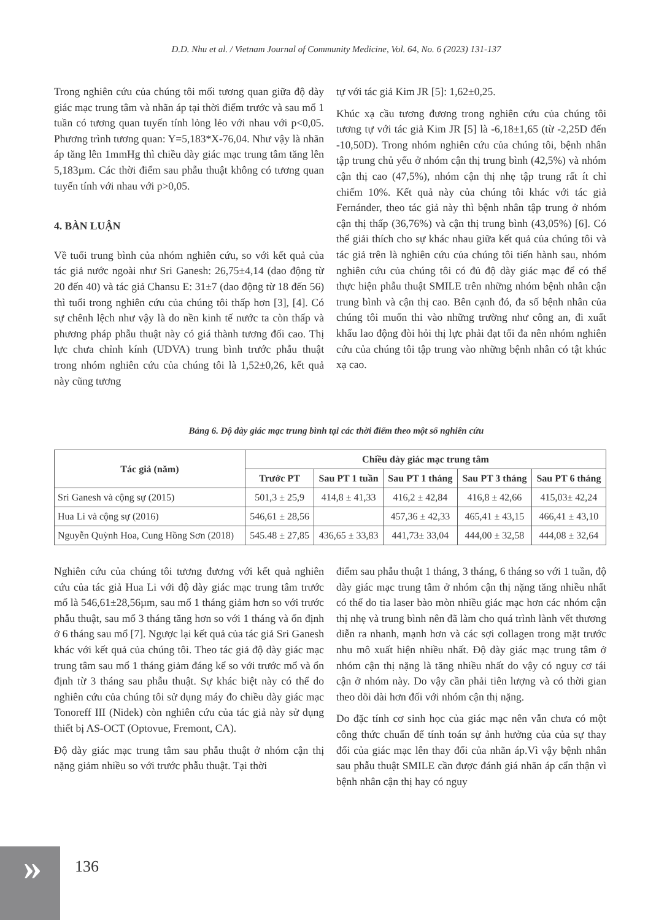D.D. Nhu et al. / Vietnam Journal of Community Medicine, Vol. 64, No. 6 (2023) 131-137
Trong nghiên cứu của chúng tôi mối tương quan giữa độ dày giác mạc trung tâm và nhãn áp tại thời điểm trước và sau mổ 1 tuần có tương quan tuyến tính lỏng lẻo với nhau với p<0,05. Phương trình tương quan: Y=5,183*X-76,04. Như vậy là nhãn áp tăng lên 1mmHg thì chiều dày giác mạc trung tâm tăng lên 5,183µm. Các thời điểm sau phẫu thuật không có tương quan tuyến tính với nhau với p>0,05.
4. BÀN LUẬN
Về tuổi trung bình của nhóm nghiên cứu, so với kết quả của tác giả nước ngoài như Sri Ganesh: 26,75±4,14 (dao động từ 20 đến 40) và tác giả Chansu E: 31±7 (dao động từ 18 đến 56) thì tuổi trong nghiên cứu của chúng tôi thấp hơn [3], [4]. Có sự chênh lệch như vậy là do nền kinh tế nước ta còn thấp và phương pháp phẫu thuật này có giá thành tương đối cao. Thị lực chưa chỉnh kính (UDVA) trung bình trước phẫu thuật trong nhóm nghiên cứu của chúng tôi là 1,52±0,26, kết quả này cũng tương
tự với tác giả Kim JR [5]: 1,62±0,25.
Khúc xạ cầu tương đương trong nghiên cứu của chúng tôi tương tự với tác giả Kim JR [5] là -6,18±1,65 (từ -2,25D đến -10,50D). Trong nhóm nghiên cứu của chúng tôi, bệnh nhân tập trung chủ yếu ở nhóm cận thị trung bình (42,5%) và nhóm cận thị cao (47,5%), nhóm cận thị nhẹ tập trung rất ít chỉ chiếm 10%. Kết quả này của chúng tôi khác với tác giả Fernánder, theo tác giả này thì bệnh nhân tập trung ở nhóm cận thị thấp (36,76%) và cận thị trung bình (43,05%) [6]. Có thể giải thích cho sự khác nhau giữa kết quả của chúng tôi và tác giả trên là nghiên cứu của chúng tôi tiến hành sau, nhóm nghiên cứu của chúng tôi có đủ độ dày giác mạc để có thể thực hiện phẫu thuật SMILE trên những nhóm bệnh nhân cận trung bình và cận thị cao. Bên cạnh đó, đa số bệnh nhân của chúng tôi muốn thi vào những trường như công an, đi xuất khẩu lao động đòi hỏi thị lực phải đạt tối đa nên nhóm nghiên cứu của chúng tôi tập trung vào những bệnh nhân có tật khúc xạ cao.
Bảng 6. Độ dày giác mạc trung bình tại các thời điểm theo một số nghiên cứu
| Tác giả (năm) | Chiều dày giác mạc trung tâm | | | | |
| --- | --- | --- | --- | --- | --- |
| | Trước PT | Sau PT 1 tuần | Sau PT 1 tháng | Sau PT 3 tháng | Sau PT 6 tháng |
| Sri Ganesh và cộng sự (2015) | 501,3 ± 25,9 | 414,8 ± 41,33 | 416,2 ± 42,84 | 416,8 ± 42,66 | 415,03± 42,24 |
| Hua Li và cộng sự (2016) | 546,61 ± 28,56 | | 457,36 ± 42,33 | 465,41 ± 43,15 | 466,41 ± 43,10 |
| Nguyễn Quỳnh Hoa, Cung Hồng Sơn (2018) | 545.48 ± 27,85 | 436,65 ± 33,83 | 441,73± 33,04 | 444,00 ± 32,58 | 444,08 ± 32,64 |
Nghiên cứu của chúng tôi tương đương với kết quả nghiên cứu của tác giả Hua Li với độ dày giác mạc trung tâm trước mổ là 546,61±28,56µm, sau mổ 1 tháng giảm hơn so với trước phẫu thuật, sau mổ 3 tháng tăng hơn so với 1 tháng và ổn định ở 6 tháng sau mổ [7]. Ngược lại kết quả của tác giả Sri Ganesh khác với kết quả của chúng tôi. Theo tác giả độ dày giác mạc trung tâm sau mổ 1 tháng giảm đáng kể so với trước mổ và ổn định từ 3 tháng sau phẫu thuật. Sự khác biệt này có thể do nghiên cứu của chúng tôi sử dụng máy đo chiều dày giác mạc Tonoreff III (Nidek) còn nghiên cứu của tác giả này sử dụng thiết bị AS-OCT (Optovue, Fremont, CA).
Độ dày giác mạc trung tâm sau phẫu thuật ở nhóm cận thị nặng giảm nhiều so với trước phẫu thuật. Tại thời
điểm sau phẫu thuật 1 tháng, 3 tháng, 6 tháng so với 1 tuần, độ dày giác mạc trung tâm ở nhóm cận thị nặng tăng nhiều nhất có thể do tia laser bào mòn nhiều giác mạc hơn các nhóm cận thị nhẹ và trung bình nên đã làm cho quá trình lành vết thương diễn ra nhanh, mạnh hơn và các sợi collagen trong mặt trước nhu mô xuất hiện nhiều nhất. Độ dày giác mạc trung tâm ở nhóm cận thị nặng là tăng nhiều nhất do vậy có nguy cơ tái cận ở nhóm này. Do vậy cần phải tiên lượng và có thời gian theo dõi dài hơn đối với nhóm cận thị nặng.
Do đặc tính cơ sinh học của giác mạc nên vẫn chưa có một công thức chuẩn để tính toán sự ảnh hưởng của của sự thay đổi của giác mạc lên thay đổi của nhãn áp.Vì vậy bệnh nhân sau phẫu thuật SMILE cần được đánh giá nhãn áp cẩn thận vì bệnh nhân cận thị hay có nguy
»
136